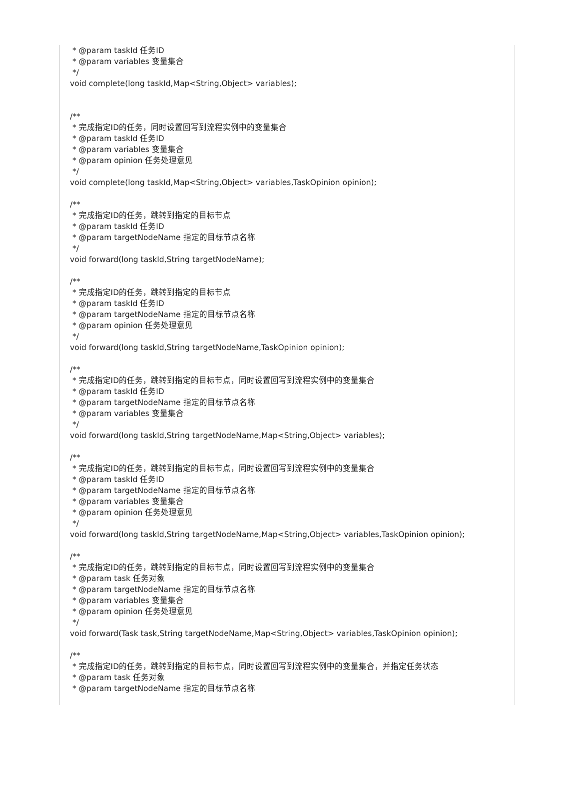* @param taskId 任务ID
* @param variables 变量集合
*/
void complete(long taskId,Map<String,Object> variables);
/**
* 完成指定ID的任务，同时设置回写到流程实例中的变量集合
* @param taskId 任务ID
* @param variables 变量集合
* @param opinion 任务处理意见
*/
void complete(long taskId,Map<String,Object> variables,TaskOpinion opinion);
/**
* 完成指定ID的任务，跳转到指定的目标节点
* @param taskId 任务ID
* @param targetNodeName 指定的目标节点名称
*/
void forward(long taskId,String targetNodeName);
/**
* 完成指定ID的任务，跳转到指定的目标节点
* @param taskId 任务ID
* @param targetNodeName 指定的目标节点名称
* @param opinion 任务处理意见
*/
void forward(long taskId,String targetNodeName,TaskOpinion opinion);
/**
* 完成指定ID的任务，跳转到指定的目标节点，同时设置回写到流程实例中的变量集合
* @param taskId 任务ID
* @param targetNodeName 指定的目标节点名称
* @param variables 变量集合
*/
void forward(long taskId,String targetNodeName,Map<String,Object> variables);
/**
* 完成指定ID的任务，跳转到指定的目标节点，同时设置回写到流程实例中的变量集合
* @param taskId 任务ID
* @param targetNodeName 指定的目标节点名称
* @param variables 变量集合
* @param opinion 任务处理意见
*/
void forward(long taskId,String targetNodeName,Map<String,Object> variables,TaskOpinion opinion);
/**
* 完成指定ID的任务，跳转到指定的目标节点，同时设置回写到流程实例中的变量集合
* @param task 任务对象
* @param targetNodeName 指定的目标节点名称
* @param variables 变量集合
* @param opinion 任务处理意见
*/
void forward(Task task,String targetNodeName,Map<String,Object> variables,TaskOpinion opinion);
/**
* 完成指定ID的任务，跳转到指定的目标节点，同时设置回写到流程实例中的变量集合，并指定任务状态
* @param task 任务对象
* @param targetNodeName 指定的目标节点名称